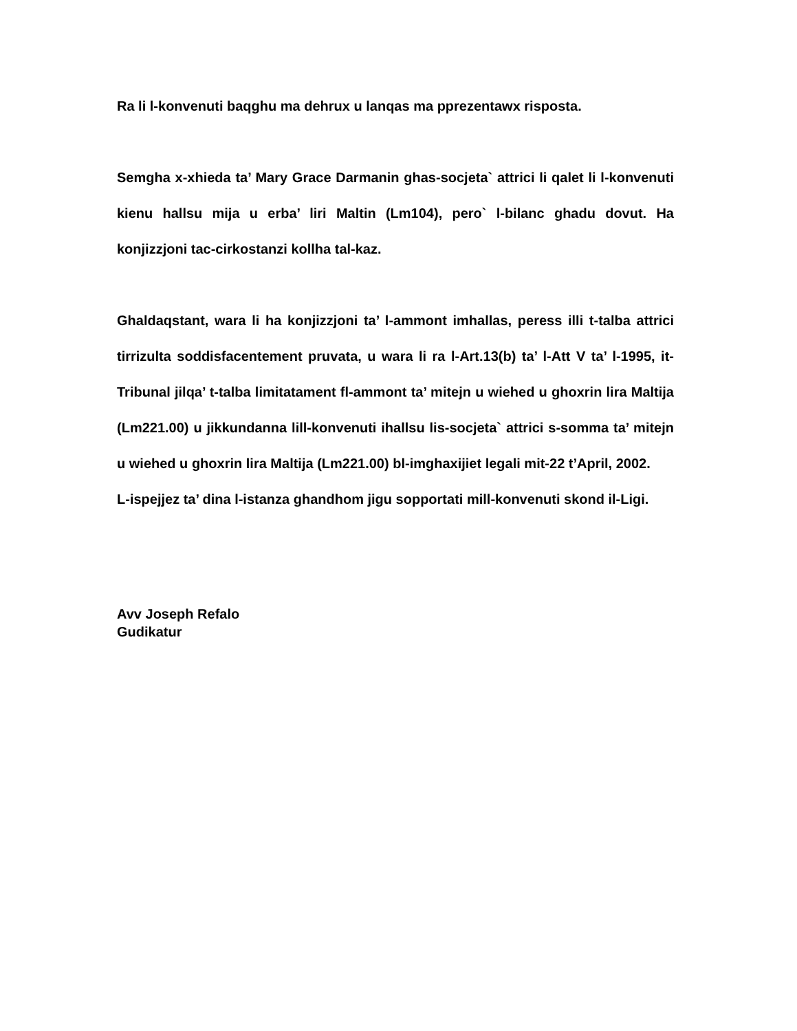Ra li l-konvenuti baqghu ma dehrux u lanqas ma pprezentawx risposta.
Semgha x-xhieda ta’ Mary Grace Darmanin ghas-socjeta` attrici li qalet li l-konvenuti kienu hallsu mija u erba’ liri Maltin (Lm104), pero` l-bilanc ghadu dovut. Ha konjizzjoni tac-cirkostanzi kollha tal-kaz.
Ghaldaqstant, wara li ha konjizzjoni ta’ l-ammont imhallas, peress illi t-talba attrici tirrizulta soddisfacentement pruvata, u wara li ra l-Art.13(b) ta’ l-Att V ta’ l-1995, it-Tribunal jilqa’ t-talba limitatament fl-ammont ta’ mitejn u wiehed u ghoxrin lira Maltija (Lm221.00) u jikkundanna lill-konvenuti ihallsu lis-socjeta` attrici s-somma ta’ mitejn u wiehed u ghoxrin lira Maltija (Lm221.00) bl-imghaxijiet legali mit-22 t’April, 2002.
L-ispejjez ta’ dina l-istanza ghandhom jigu sopportati mill-konvenuti skond il-Ligi.
Avv Joseph Refalo
Gudikatur